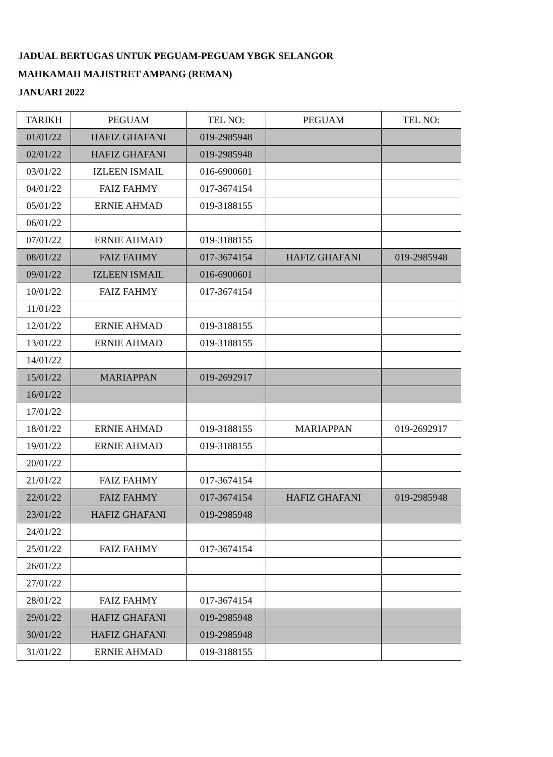JADUAL BERTUGAS UNTUK PEGUAM-PEGUAM YBGK SELANGOR
MAHKAMAH MAJISTRET AMPANG (REMAN)
JANUARI 2022
| TARIKH | PEGUAM | TEL NO: | PEGUAM | TEL NO: |
| --- | --- | --- | --- | --- |
| 01/01/22 | HAFIZ GHAFANI | 019-2985948 | | |
| 02/01/22 | HAFIZ GHAFANI | 019-2985948 | | |
| 03/01/22 | IZLEEN ISMAIL | 016-6900601 | | |
| 04/01/22 | FAIZ FAHMY | 017-3674154 | | |
| 05/01/22 | ERNIE AHMAD | 019-3188155 | | |
| 06/01/22 | | | | |
| 07/01/22 | ERNIE AHMAD | 019-3188155 | | |
| 08/01/22 | FAIZ FAHMY | 017-3674154 | HAFIZ GHAFANI | 019-2985948 |
| 09/01/22 | IZLEEN ISMAIL | 016-6900601 | | |
| 10/01/22 | FAIZ FAHMY | 017-3674154 | | |
| 11/01/22 | | | | |
| 12/01/22 | ERNIE AHMAD | 019-3188155 | | |
| 13/01/22 | ERNIE AHMAD | 019-3188155 | | |
| 14/01/22 | | | | |
| 15/01/22 | MARIAPPAN | 019-2692917 | | |
| 16/01/22 | | | | |
| 17/01/22 | | | | |
| 18/01/22 | ERNIE AHMAD | 019-3188155 | MARIAPPAN | 019-2692917 |
| 19/01/22 | ERNIE AHMAD | 019-3188155 | | |
| 20/01/22 | | | | |
| 21/01/22 | FAIZ FAHMY | 017-3674154 | | |
| 22/01/22 | FAIZ FAHMY | 017-3674154 | HAFIZ GHAFANI | 019-2985948 |
| 23/01/22 | HAFIZ GHAFANI | 019-2985948 | | |
| 24/01/22 | | | | |
| 25/01/22 | FAIZ FAHMY | 017-3674154 | | |
| 26/01/22 | | | | |
| 27/01/22 | | | | |
| 28/01/22 | FAIZ FAHMY | 017-3674154 | | |
| 29/01/22 | HAFIZ GHAFANI | 019-2985948 | | |
| 30/01/22 | HAFIZ GHAFANI | 019-2985948 | | |
| 31/01/22 | ERNIE AHMAD | 019-3188155 | | |